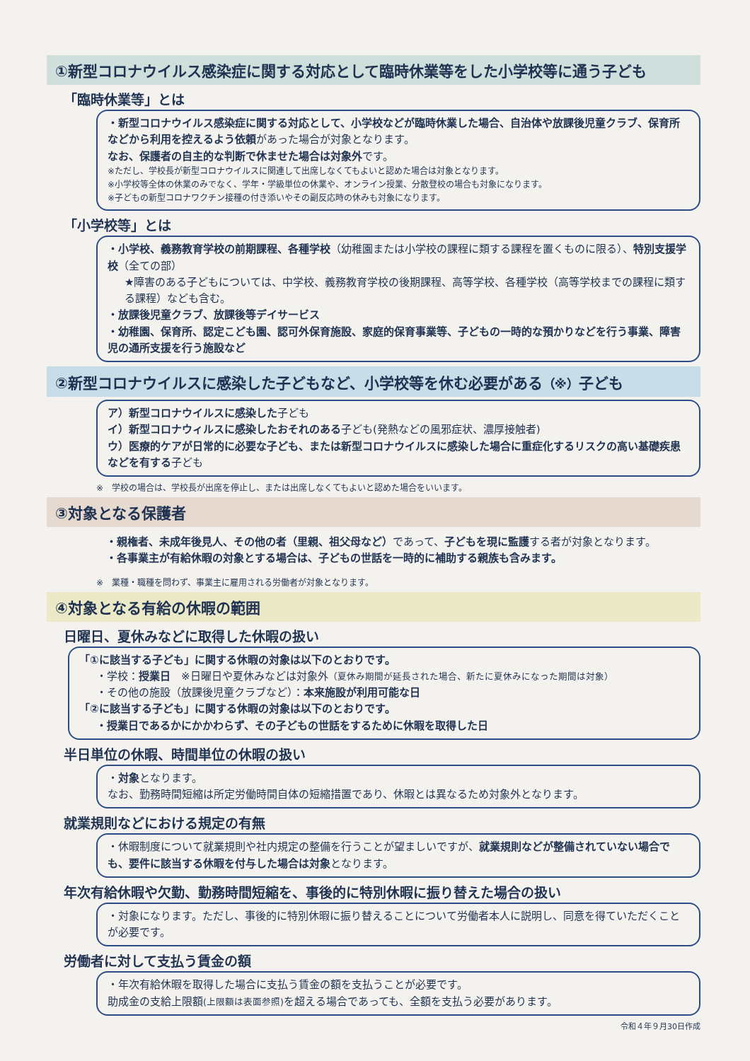①新型コロナウイルス感染症に関する対応として臨時休業等をした小学校等に通う子ども
「臨時休業等」とは
・新型コロナウイルス感染症に関する対応として、小学校などが臨時休業した場合、自治体や放課後児童クラブ、保育所などから利用を控えるよう依頼があった場合が対象となります。
なお、保護者の自主的な判断で休ませた場合は対象外です。
※ただし、学校長が新型コロナウイルスに関連して出席しなくてもよいと認めた場合は対象となります。
※小学校等全体の休業のみでなく、学年・学級単位の休業や、オンライン授業、分散登校の場合も対象になります。
※子どもの新型コロナワクチン接種の付き添いやその副反応時の休みも対象になります。
「小学校等」とは
・小学校、義務教育学校の前期課程、各種学校（幼稚園または小学校の課程に類する課程を置くものに限る）、特別支援学校（全ての部）
★障害のある子どもについては、中学校、義務教育学校の後期課程、高等学校、各種学校（高等学校までの課程に類する課程）なども含む。
・放課後児童クラブ、放課後等デイサービス
・幼稚園、保育所、認定こども園、認可外保育施設、家庭的保育事業等、子どもの一時的な預かりなどを行う事業、障害児の通所支援を行う施設など
②新型コロナウイルスに感染した子どもなど、小学校等を休む必要がある（※）子ども
ア）新型コロナウイルスに感染した子ども
イ）新型コロナウィルスに感染したおそれのある子ども(発熱などの風邪症状、濃厚接触者)
ウ）医療的ケアが日常的に必要な子ども、または新型コロナウイルスに感染した場合に重症化するリスクの高い基礎疾患などを有する子ども
※　学校の場合は、学校長が出席を停止し、または出席しなくてもよいと認めた場合をいいます。
③対象となる保護者
・親権者、未成年後見人、その他の者（里親、祖父母など）であって、子どもを現に監護する者が対象となります。
・各事業主が有給休暇の対象とする場合は、子どもの世話を一時的に補助する親族も含みます。
※　業種・職種を問わず、事業主に雇用される労働者が対象となります。
④対象となる有給の休暇の範囲
日曜日、夏休みなどに取得した休暇の扱い
「①に該当する子ども」に関する休暇の対象は以下のとおりです。
・学校：授業日　※日曜日や夏休みなどは対象外（夏休み期間が延長された場合、新たに夏休みになった期間は対象）
・その他の施設（放課後児童クラブなど）：本来施設が利用可能な日
「②に該当する子ども」に関する休暇の対象は以下のとおりです。
・授業日であるかにかかわらず、その子どもの世話をするために休暇を取得した日
半日単位の休暇、時間単位の休暇の扱い
・対象となります。
なお、勤務時間短縮は所定労働時間自体の短縮措置であり、休暇とは異なるため対象外となります。
就業規則などにおける規定の有無
・休暇制度について就業規則や社内規定の整備を行うことが望ましいですが、就業規則などが整備されていない場合でも、要件に該当する休暇を付与した場合は対象となります。
年次有給休暇や欠勤、勤務時間短縮を、事後的に特別休暇に振り替えた場合の扱い
・対象になります。ただし、事後的に特別休暇に振り替えることについて労働者本人に説明し、同意を得ていただくことが必要です。
労働者に対して支払う賃金の額
・年次有給休暇を取得した場合に支払う賃金の額を支払うことが必要です。
助成金の支給上限額(上限額は表面参照) を超える場合であっても、全額を支払う必要があります。
令和４年９月30日作成